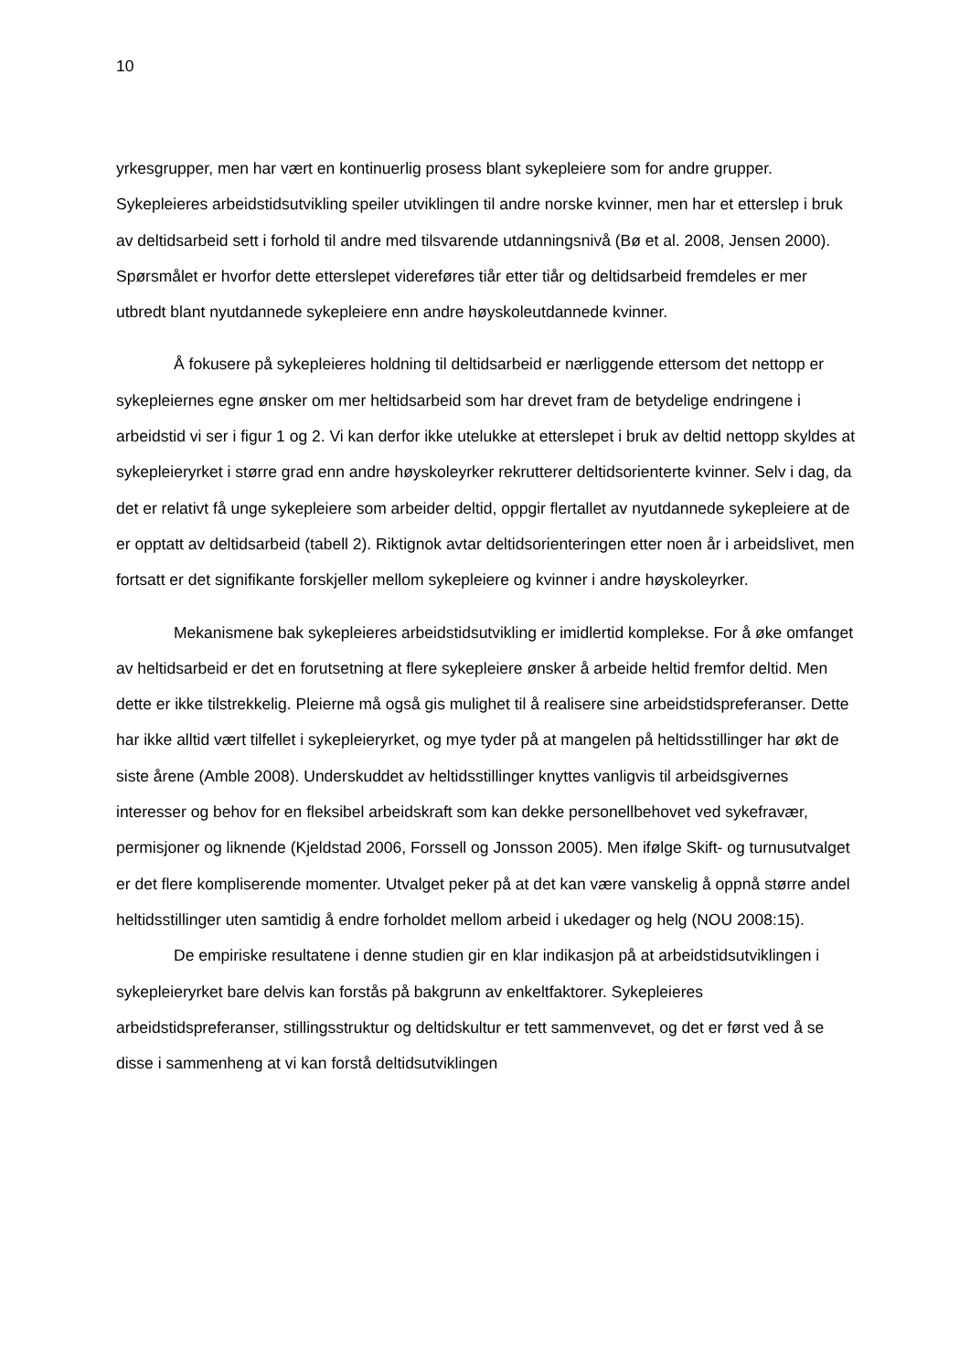10
yrkesgrupper, men har vært en kontinuerlig prosess blant sykepleiere som for andre grupper. Sykepleieres arbeidstidsutvikling speiler utviklingen til andre norske kvinner, men har et etterslep i bruk av deltidsarbeid sett i forhold til andre med tilsvarende utdanningsnivå (Bø et al. 2008, Jensen 2000). Spørsmålet er hvorfor dette etterslepet videreføres tiår etter tiår og deltidsarbeid fremdeles er mer utbredt blant nyutdannede sykepleiere enn andre høyskoleutdannede kvinner.
Å fokusere på sykepleieres holdning til deltidsarbeid er nærliggende ettersom det nettopp er sykepleiernes egne ønsker om mer heltidsarbeid som har drevet fram de betydelige endringene i arbeidstid vi ser i figur 1 og 2. Vi kan derfor ikke utelukke at etterslepet i bruk av deltid nettopp skyldes at sykepleieryrket i større grad enn andre høyskoleyrker rekrutterer deltidsorienterte kvinner. Selv i dag, da det er relativt få unge sykepleiere som arbeider deltid, oppgir flertallet av nyutdannede sykepleiere at de er opptatt av deltidsarbeid (tabell 2). Riktignok avtar deltidsorienteringen etter noen år i arbeidslivet, men fortsatt er det signifikante forskjeller mellom sykepleiere og kvinner i andre høyskoleyrker.
Mekanismene bak sykepleieres arbeidstidsutvikling er imidlertid komplekse. For å øke omfanget av heltidsarbeid er det en forutsetning at flere sykepleiere ønsker å arbeide heltid fremfor deltid. Men dette er ikke tilstrekkelig. Pleierne må også gis mulighet til å realisere sine arbeidstidspreferanser. Dette har ikke alltid vært tilfellet i sykepleieryrket, og mye tyder på at mangelen på heltidsstillinger har økt de siste årene (Amble 2008). Underskuddet av heltidsstillinger knyttes vanligvis til arbeidsgivernes interesser og behov for en fleksibel arbeidskraft som kan dekke personellbehovet ved sykefravær, permisjoner og liknende (Kjeldstad 2006, Forssell og Jonsson 2005). Men ifølge Skift- og turnusutvalget er det flere kompliserende momenter. Utvalget peker på at det kan være vanskelig å oppnå større andel heltidsstillinger uten samtidig å endre forholdet mellom arbeid i ukedager og helg (NOU 2008:15).
De empiriske resultatene i denne studien gir en klar indikasjon på at arbeidstidsutviklingen i sykepleieryrket bare delvis kan forstås på bakgrunn av enkeltfaktorer. Sykepleieres arbeidstidspreferanser, stillingsstruktur og deltidskultur er tett sammenvevet, og det er først ved å se disse i sammenheng at vi kan forstå deltidsutviklingen